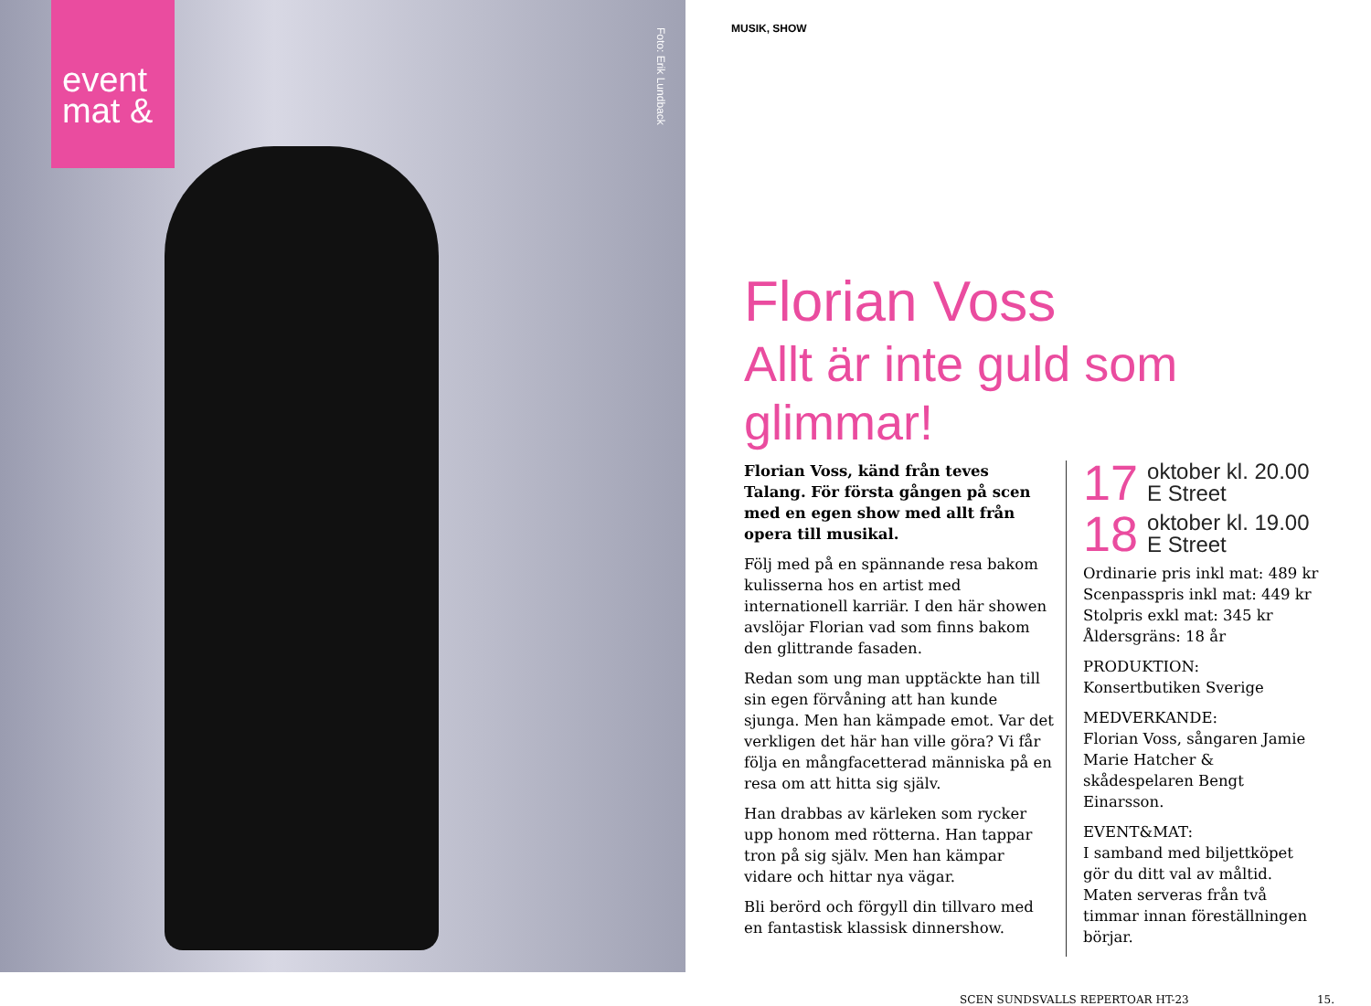event
mat &
Foto: Erik Lundback
MUSIK, SHOW
Florian Voss
Allt är inte guld som glimmar!
Florian Voss, känd från teves Talang. För första gången på scen med en egen show med allt från opera till musikal.
Följ med på en spännande resa bakom kulisserna hos en artist med internationell karriär. I den här showen avslöjar Florian vad som finns bakom den glittrande fasaden.
Redan som ung man upptäckte han till sin egen förvåning att han kunde sjunga. Men han kämpade emot. Var det verkligen det här han ville göra? Vi får följa en mångfacetterad människa på en resa om att hitta sig själv.
Han drabbas av kärleken som rycker upp honom med rötterna. Han tappar tron på sig själv. Men han kämpar vidare och hittar nya vägar.
Bli berörd och förgyll din tillvaro med en fantastisk klassisk dinnershow.
17 oktober kl. 20.00
E Street
18 oktober kl. 19.00
E Street
Ordinarie pris inkl mat: 489 kr
Scenpasspris inkl mat: 449 kr
Stolpris exkl mat: 345 kr
Åldersgräns: 18 år
PRODUKTION:
Konsertbutiken Sverige
MEDVERKANDE:
Florian Voss, sångaren Jamie Marie Hatcher & skådespelaren Bengt Einarsson.
EVENT&MAT:
I samband med biljettköpet gör du ditt val av måltid. Maten serveras från två timmar innan föreställningen börjar.
SCEN SUNDSVALLS REPERTOAR HT-23 15.